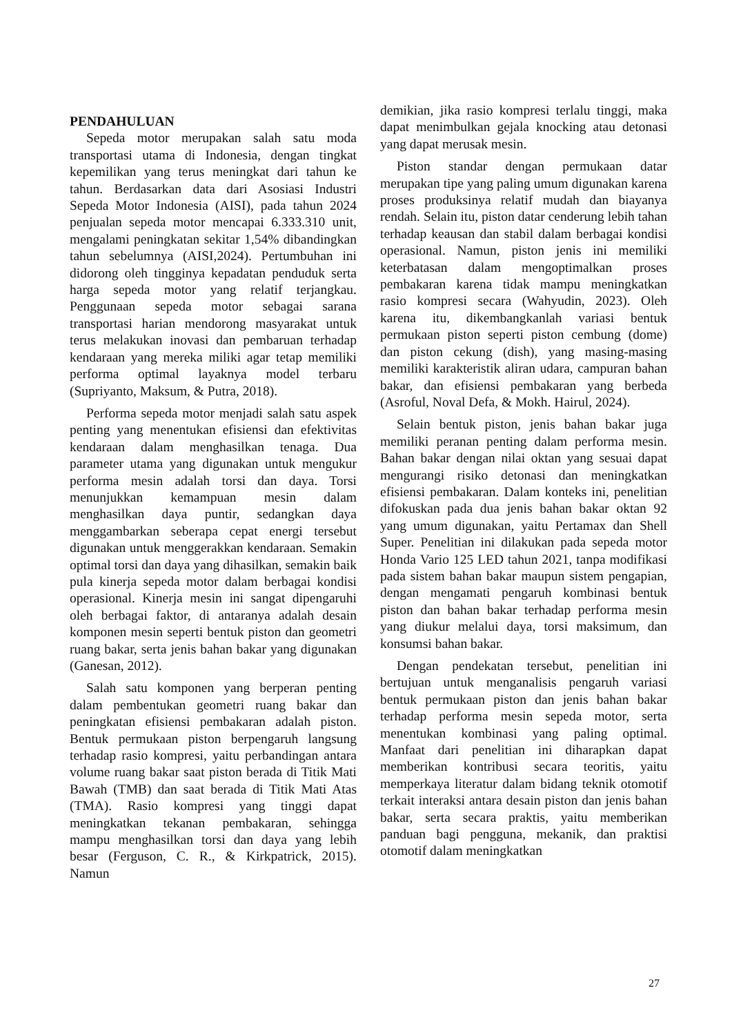PENDAHULUAN
Sepeda motor merupakan salah satu moda transportasi utama di Indonesia, dengan tingkat kepemilikan yang terus meningkat dari tahun ke tahun. Berdasarkan data dari Asosiasi Industri Sepeda Motor Indonesia (AISI), pada tahun 2024 penjualan sepeda motor mencapai 6.333.310 unit, mengalami peningkatan sekitar 1,54% dibandingkan tahun sebelumnya (AISI,2024). Pertumbuhan ini didorong oleh tingginya kepadatan penduduk serta harga sepeda motor yang relatif terjangkau. Penggunaan sepeda motor sebagai sarana transportasi harian mendorong masyarakat untuk terus melakukan inovasi dan pembaruan terhadap kendaraan yang mereka miliki agar tetap memiliki performa optimal layaknya model terbaru (Supriyanto, Maksum, & Putra, 2018).
Performa sepeda motor menjadi salah satu aspek penting yang menentukan efisiensi dan efektivitas kendaraan dalam menghasilkan tenaga. Dua parameter utama yang digunakan untuk mengukur performa mesin adalah torsi dan daya. Torsi menunjukkan kemampuan mesin dalam menghasilkan daya puntir, sedangkan daya menggambarkan seberapa cepat energi tersebut digunakan untuk menggerakkan kendaraan. Semakin optimal torsi dan daya yang dihasilkan, semakin baik pula kinerja sepeda motor dalam berbagai kondisi operasional. Kinerja mesin ini sangat dipengaruhi oleh berbagai faktor, di antaranya adalah desain komponen mesin seperti bentuk piston dan geometri ruang bakar, serta jenis bahan bakar yang digunakan (Ganesan, 2012).
Salah satu komponen yang berperan penting dalam pembentukan geometri ruang bakar dan peningkatan efisiensi pembakaran adalah piston. Bentuk permukaan piston berpengaruh langsung terhadap rasio kompresi, yaitu perbandingan antara volume ruang bakar saat piston berada di Titik Mati Bawah (TMB) dan saat berada di Titik Mati Atas (TMA). Rasio kompresi yang tinggi dapat meningkatkan tekanan pembakaran, sehingga mampu menghasilkan torsi dan daya yang lebih besar (Ferguson, C. R., & Kirkpatrick, 2015). Namun
demikian, jika rasio kompresi terlalu tinggi, maka dapat menimbulkan gejala knocking atau detonasi yang dapat merusak mesin.
Piston standar dengan permukaan datar merupakan tipe yang paling umum digunakan karena proses produksinya relatif mudah dan biayanya rendah. Selain itu, piston datar cenderung lebih tahan terhadap keausan dan stabil dalam berbagai kondisi operasional. Namun, piston jenis ini memiliki keterbatasan dalam mengoptimalkan proses pembakaran karena tidak mampu meningkatkan rasio kompresi secara (Wahyudin, 2023). Oleh karena itu, dikembangkanlah variasi bentuk permukaan piston seperti piston cembung (dome) dan piston cekung (dish), yang masing-masing memiliki karakteristik aliran udara, campuran bahan bakar, dan efisiensi pembakaran yang berbeda (Asroful, Noval Defa, & Mokh. Hairul, 2024).
Selain bentuk piston, jenis bahan bakar juga memiliki peranan penting dalam performa mesin. Bahan bakar dengan nilai oktan yang sesuai dapat mengurangi risiko detonasi dan meningkatkan efisiensi pembakaran. Dalam konteks ini, penelitian difokuskan pada dua jenis bahan bakar oktan 92 yang umum digunakan, yaitu Pertamax dan Shell Super. Penelitian ini dilakukan pada sepeda motor Honda Vario 125 LED tahun 2021, tanpa modifikasi pada sistem bahan bakar maupun sistem pengapian, dengan mengamati pengaruh kombinasi bentuk piston dan bahan bakar terhadap performa mesin yang diukur melalui daya, torsi maksimum, dan konsumsi bahan bakar.
Dengan pendekatan tersebut, penelitian ini bertujuan untuk menganalisis pengaruh variasi bentuk permukaan piston dan jenis bahan bakar terhadap performa mesin sepeda motor, serta menentukan kombinasi yang paling optimal. Manfaat dari penelitian ini diharapkan dapat memberikan kontribusi secara teoritis, yaitu memperkaya literatur dalam bidang teknik otomotif terkait interaksi antara desain piston dan jenis bahan bakar, serta secara praktis, yaitu memberikan panduan bagi pengguna, mekanik, dan praktisi otomotif dalam meningkatkan
27